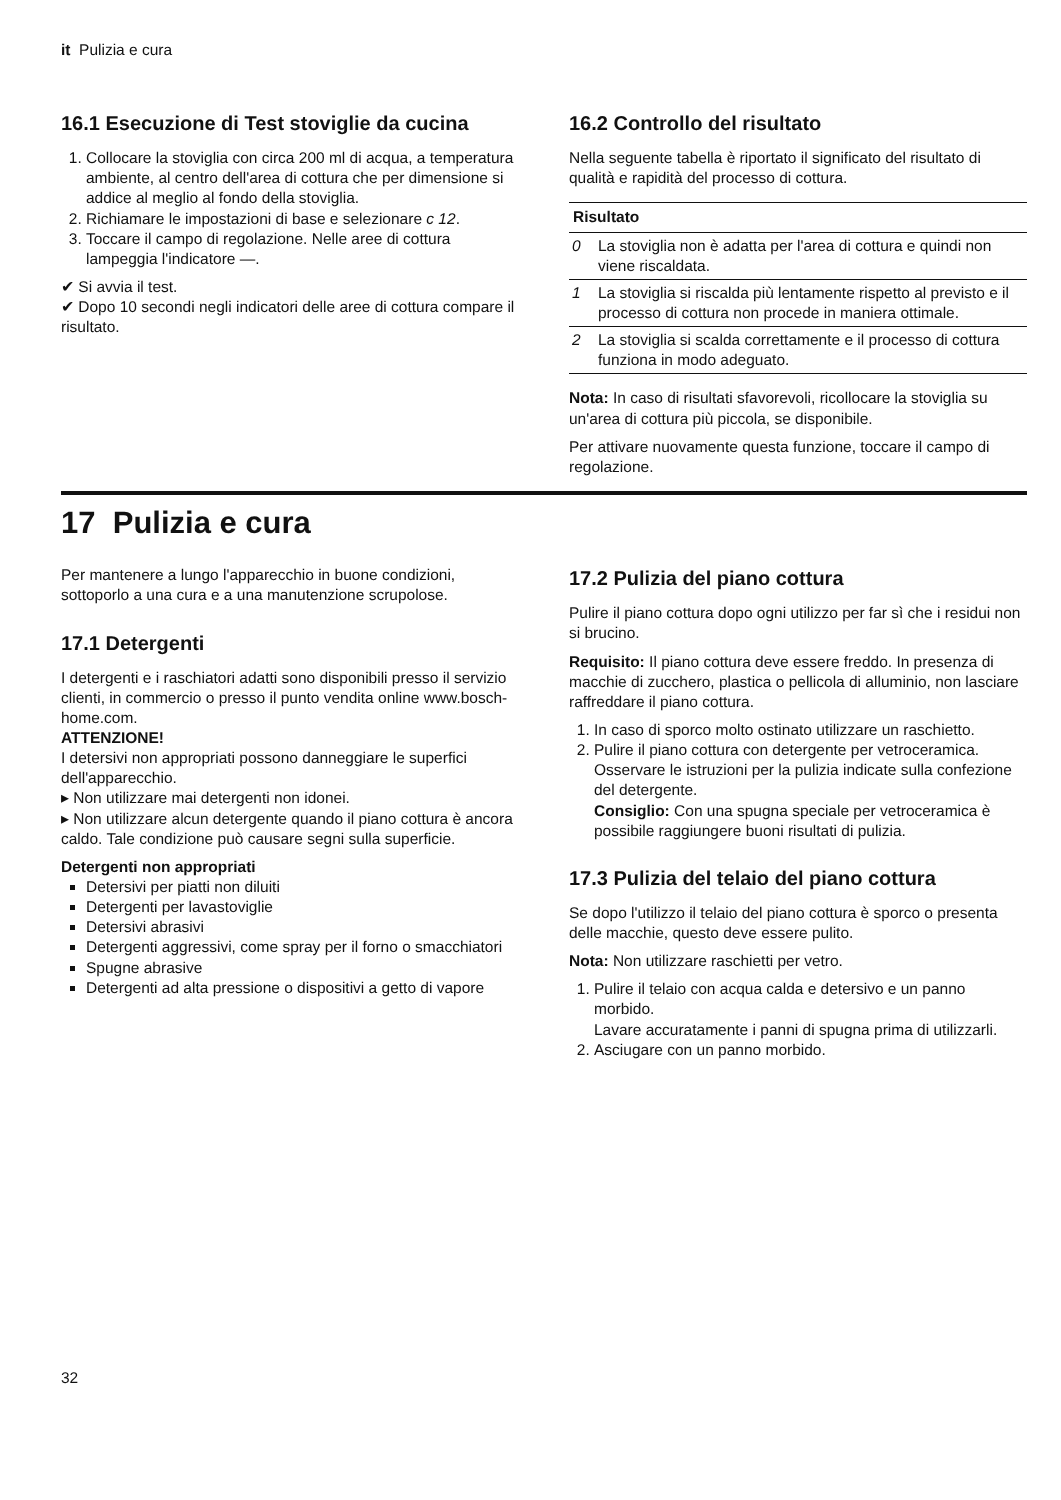it Pulizia e cura
16.1 Esecuzione di Test stoviglie da cucina
1. Collocare la stoviglia con circa 200 ml di acqua, a temperatura ambiente, al centro dell'area di cottura che per dimensione si addice al meglio al fondo della stoviglia.
2. Richiamare le impostazioni di base e selezionare c 12.
3. Toccare il campo di regolazione. Nelle aree di cottura lampeggia l'indicatore —.
✔ Si avvia il test.
✔ Dopo 10 secondi negli indicatori delle aree di cottura compare il risultato.
16.2 Controllo del risultato
Nella seguente tabella è riportato il significato del risultato di qualità e rapidità del processo di cottura.
| Risultato | |
| --- | --- |
| 0 | La stoviglia non è adatta per l'area di cottura e quindi non viene riscaldata. |
| 1 | La stoviglia si riscalda più lentamente rispetto al previsto e il processo di cottura non procede in maniera ottimale. |
| 2 | La stoviglia si scalda correttamente e il processo di cottura funziona in modo adeguato. |
Nota: In caso di risultati sfavorevoli, ricollocare la stoviglia su un'area di cottura più piccola, se disponibile.
Per attivare nuovamente questa funzione, toccare il campo di regolazione.
17 Pulizia e cura
Per mantenere a lungo l'apparecchio in buone condizioni, sottoporlo a una cura e a una manutenzione scrupolose.
17.1 Detergenti
I detergenti e i raschiatori adatti sono disponibili presso il servizio clienti, in commercio o presso il punto vendita online www.bosch-home.com.
ATTENZIONE!
I detersivi non appropriati possono danneggiare le superfici dell'apparecchio.
▸ Non utilizzare mai detergenti non idonei.
▸ Non utilizzare alcun detergente quando il piano cottura è ancora caldo. Tale condizione può causare segni sulla superficie.
Detergenti non appropriati
Detersivi per piatti non diluiti
Detergenti per lavastoviglie
Detersivi abrasivi
Detergenti aggressivi, come spray per il forno o smacchiatori
Spugne abrasive
Detergenti ad alta pressione o dispositivi a getto di vapore
17.2 Pulizia del piano cottura
Pulire il piano cottura dopo ogni utilizzo per far sì che i residui non si brucino.
Requisito: Il piano cottura deve essere freddo. In presenza di macchie di zucchero, plastica o pellicola di alluminio, non lasciare raffreddare il piano cottura.
1. In caso di sporco molto ostinato utilizzare un raschietto.
2. Pulire il piano cottura con detergente per vetroceramica.
Osservare le istruzioni per la pulizia indicate sulla confezione del detergente.
Consiglio: Con una spugna speciale per vetroceramica è possibile raggiungere buoni risultati di pulizia.
17.3 Pulizia del telaio del piano cottura
Se dopo l'utilizzo il telaio del piano cottura è sporco o presenta delle macchie, questo deve essere pulito.
Nota: Non utilizzare raschietti per vetro.
1. Pulire il telaio con acqua calda e detersivo e un panno morbido.
Lavare accuratamente i panni di spugna prima di utilizzarli.
2. Asciugare con un panno morbido.
32